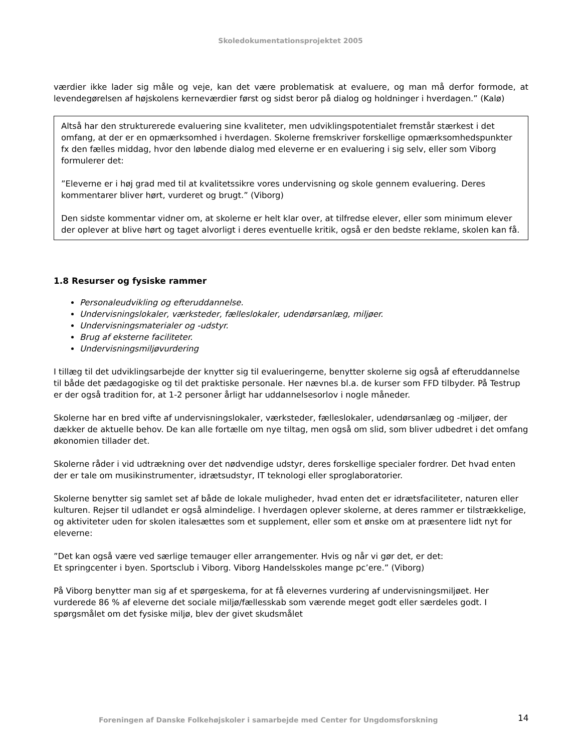Skoledokumentationsprojektet 2005
værdier ikke lader sig måle og veje, kan det være problematisk at evaluere, og man må derfor formode, at levendegørelsen af højskolens kerneværdier først og sidst beror på dialog og holdninger i hverdagen.” (Kalø)
Altså har den strukturerede evaluering sine kvaliteter, men udviklingspotentialet fremstår stærkest i det omfang, at der er en opmærksomhed i hverdagen. Skolerne fremskriver forskellige opmærksomhedspunkter fx den fælles middag, hvor den løbende dialog med eleverne er en evaluering i sig selv, eller som Viborg formulerer det:
”Eleverne er i høj grad med til at kvalitetssikre vores undervisning og skole gennem evaluering. Deres kommentarer bliver hørt, vurderet og brugt.” (Viborg)
Den sidste kommentar vidner om, at skolerne er helt klar over, at tilfredse elever, eller som minimum elever der oplever at blive hørt og taget alvorligt i deres eventuelle kritik, også er den bedste reklame, skolen kan få.
1.8 Resurser og fysiske rammer
Personaleudvikling og efteruddannelse.
Undervisningslokaler, værksteder, fælleslokaler, udendørsanlæg, miljøer.
Undervisningsmaterialer og -udstyr.
Brug af eksterne faciliteter.
Undervisningsmiljøvurdering
I tillæg til det udviklingsarbejde der knytter sig til evalueringerne, benytter skolerne sig også af efteruddannelse til både det pædagogiske og til det praktiske personale. Her nævnes bl.a. de kurser som FFD tilbyder. På Testrup er der også tradition for, at 1-2 personer årligt har uddannelsesorlov i nogle måneder.
Skolerne har en bred vifte af undervisningslokaler, værksteder, fælleslokaler, udendørsanlæg og -miljøer, der dækker de aktuelle behov. De kan alle fortælle om nye tiltag, men også om slid, som bliver udbedret i det omfang økonomien tillader det.
Skolerne råder i vid udtrækning over det nødvendige udstyr, deres forskellige specialer fordrer. Det hvad enten der er tale om musikinstrumenter, idrætsudstyr, IT teknologi eller sproglaboratorier.
Skolerne benytter sig samlet set af både de lokale muligheder, hvad enten det er idrætsfaciliteter, naturen eller kulturen. Rejser til udlandet er også almindelige. I hverdagen oplever skolerne, at deres rammer er tilstrækkelige, og aktiviteter uden for skolen italesættes som et supplement, eller som et ønske om at præsentere lidt nyt for eleverne:
”Det kan også være ved særlige temauger eller arrangementer. Hvis og når vi gør det, er det:
Et springcenter i byen. Sportsclub i Viborg. Viborg Handelsskoles mange pc’ere.” (Viborg)
På Viborg benytter man sig af et spørgeskema, for at få elevernes vurdering af undervisningsmiljøet. Her vurderede 86 % af eleverne det sociale miljø/fællesskab som værende meget godt eller særdeles godt. I spørgsmålet om det fysiske miljø, blev der givet skudsmålet
Foreningen af Danske Folkehøjskoler i samarbejde med Center for Ungdomsforskning
14